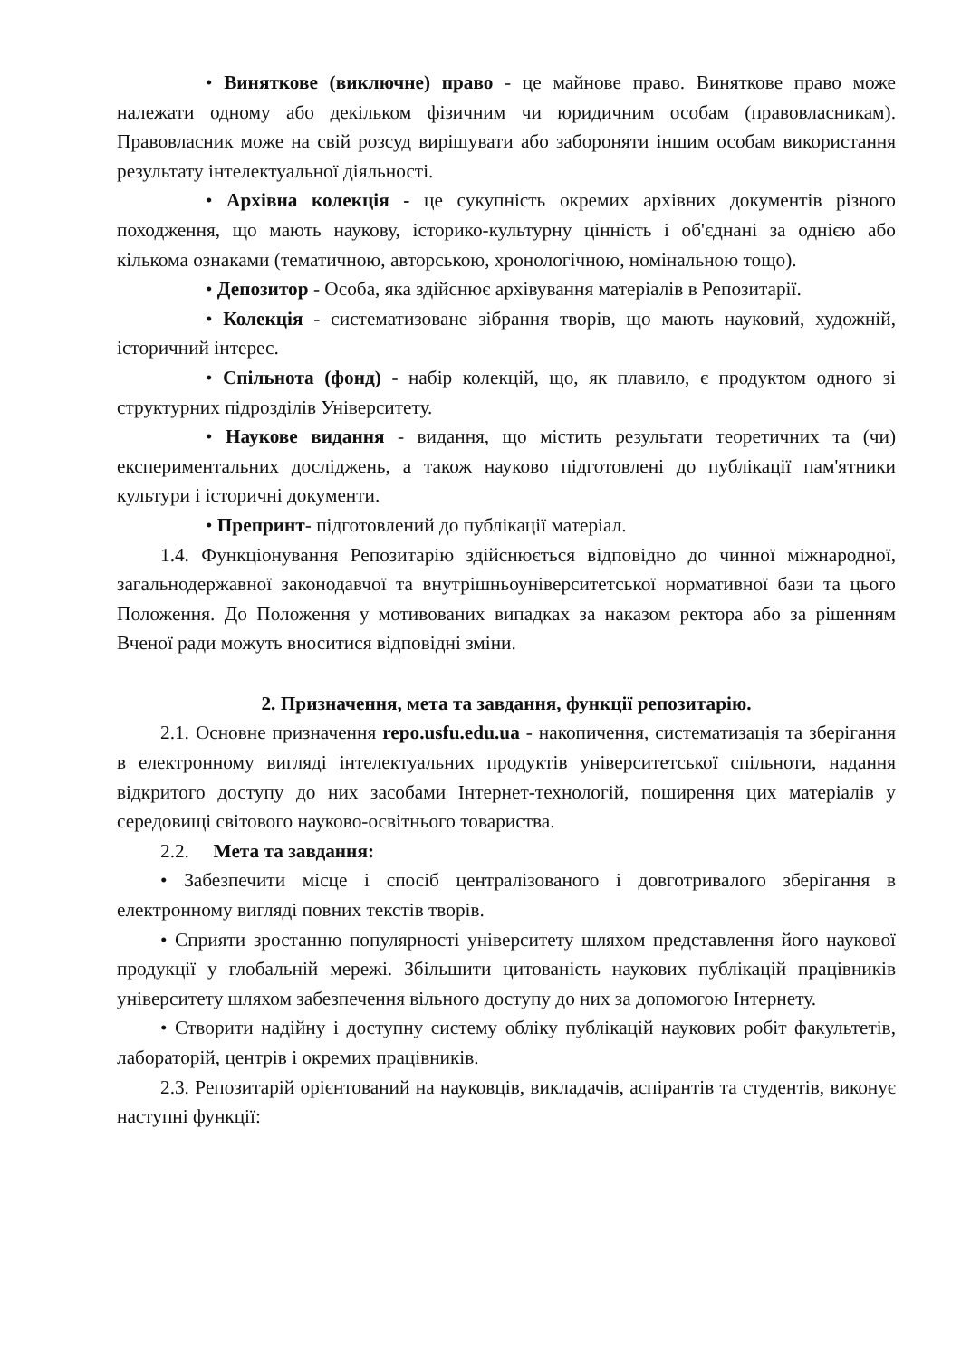• Виняткове (виключне) право - це майнове право. Виняткове право може належати одному або декільком фізичним чи юридичним особам (правовласникам). Правовласник може на свій розсуд вирішувати або забороняти іншим особам використання результату інтелектуальної діяльності.
• Архівна колекція - це сукупність окремих архівних документів різного походження, що мають наукову, історико-культурну цінність і об'єднані за однією або кількома ознаками (тематичною, авторською, хронологічною, номінальною тощо).
• Депозитор - Особа, яка здійснює архівування матеріалів в Репозитарії.
• Колекція - систематизоване зібрання творів, що мають науковий, художній, історичний інтерес.
• Спільнота (фонд) - набір колекцій, що, як плавило, є продуктом одного зі структурних підрозділів Університету.
• Наукове видання - видання, що містить результати теоретичних та (чи) експериментальних досліджень, а також науково підготовлені до публікації пам'ятники культури і історичні документи.
• Препринт- підготовлений до публікації матеріал.
1.4. Функціонування Репозитарію здійснюється відповідно до чинної міжнародної, загальнодержавної законодавчої та внутрішньоуніверситетської нормативної бази та цього Положення. До Положення у мотивованих випадках за наказом ректора або за рішенням Вченої ради можуть вноситися відповідні зміни.
2. Призначення, мета та завдання, функції репозитарію.
2.1. Основне призначення repo.usfu.edu.ua - накопичення, систематизація та зберігання в електронному вигляді інтелектуальних продуктів університетської спільноти, надання відкритого доступу до них засобами Інтернет-технологій, поширення цих матеріалів у середовищі світового науково-освітнього товариства.
2.2. Мета та завдання:
• Забезпечити місце і спосіб централізованого і довготривалого зберігання в електронному вигляді повних текстів творів.
• Сприяти зростанню популярності університету шляхом представлення його наукової продукції у глобальній мережі. Збільшити цитованість наукових публікацій працівників університету шляхом забезпечення вільного доступу до них за допомогою Інтернету.
• Створити надійну і доступну систему обліку публікацій наукових робіт факультетів, лабораторій, центрів і окремих працівників.
2.3. Репозитарій орієнтований на науковців, викладачів, аспірантів та студентів, виконує наступні функції: